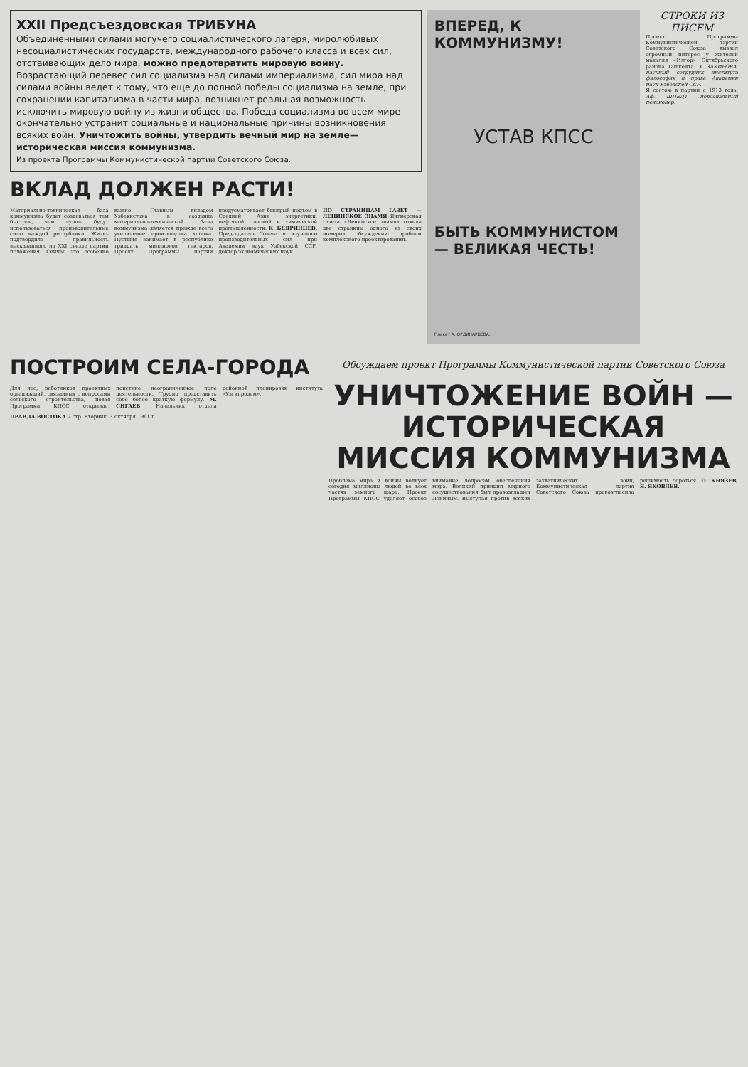XXII Предсъездовская ТРИБУНА
Объединенными силами могучего социалистического лагеря, миролюбивых несоциалистических государств, международного рабочего класса и всех сил, отстаивающих дело мира, можно предотвратить мировую войну. Возрастающий перевес сил социализма над силами империализма, сил мира над силами войны ведет к тому, что еще до полной победы социализма на земле, при сохранении капитализма в части мира, возникнет реальная возможность исключить мировую войну из жизни общества. Победа социализма во всем мире окончательно устранит социальные и национальные причины возникновения всяких войн. Уничтожить войны, утвердить вечный мир на земле—историческая миссия коммунизма.
Из проекта Программы Коммунистической партии Советского Союза.
ВКЛАД ДОЛЖЕН РАСТИ!
Материально-техническая база коммунизма будет создаваться тем быстрее, чем лучше будут использоваться производительные силы каждой республики. Жизнь подтвердила правильность высказанного на XXI съезде партии положения. Сейчас это особенно важно. Главным вкладом Узбекистана в создание материально-технической базы коммунизма является прежде всего увеличение производства хлопка. Пустыня занимает в республике тридцать миллионов гектаров. Проект Программы партии предусматривает быстрый подъем в Средней Азии энергетики, нефтяной, газовой и химической промышленности. К. БЕДРИНЦЕВ, Председатель Совета по изучению производительных сил при Академии наук Узбекской ССР, доктор экономических наук.
ПО СТРАНИЦАМ ГАЗЕТ — ЛЕНИНСКОЕ ЗНАМЯ Янгиерская газета «Ленинское знамя» отвела две страницы одного из своих номеров обсуждению проблем комплексного проектирования.
ВПЕРЕД, К КОММУНИЗМУ!
УСТАВ КПСС
БЫТЬ КОММУНИСТОМ — ВЕЛИКАЯ ЧЕСТЬ!
Плакат А. ОРДИНАРЦЕВА.
СТРОКИ ИЗ ПИСЕМ
Проект Программы Коммунистической партии Советского Союза вызвал огромный интерес у жителей махалля «Илгор» Октябрьского района Ташкента. Х. ЗАКИРОВА, научный сотрудник института философии и права Академии наук Узбекской ССР.
Я состою в партии с 1913 года. Аф. ШПЕДТ, персональный пенсионер.
ПОСТРОИМ СЕЛА-ГОРОДА
Для нас, работников проектных организаций, связанных с вопросами сельского строительства, новая Программа КПСС открывает поистине неограниченное поле деятельности. Трудно представить себе более краткую формулу. М. СИГАЕВ, Начальник отдела районной планировки института «Узгипрозем».
ПРАВДА ВОСТОКА 2 стр. Вторник, 3 октября 1961 г.
Обсуждаем проект Программы Коммунистической партии Советского Союза
УНИЧТОЖЕНИЕ ВОЙН — ИСТОРИЧЕСКАЯ МИССИЯ КОММУНИЗМА
Проблема мира и войны волнует сегодня миллионы людей во всех частях земного шара. Проект Программы КПСС уделяет особое внимание вопросам обеспечения мира. Великий принцип мирного сосуществования был провозглашен Лениным. Выступая против всяких захватнических войн, Коммунистическая партия Советского Союза провозгласила решимость бороться. О. КНЯЗЕВ, Я. ЯКОВЛЕВ.